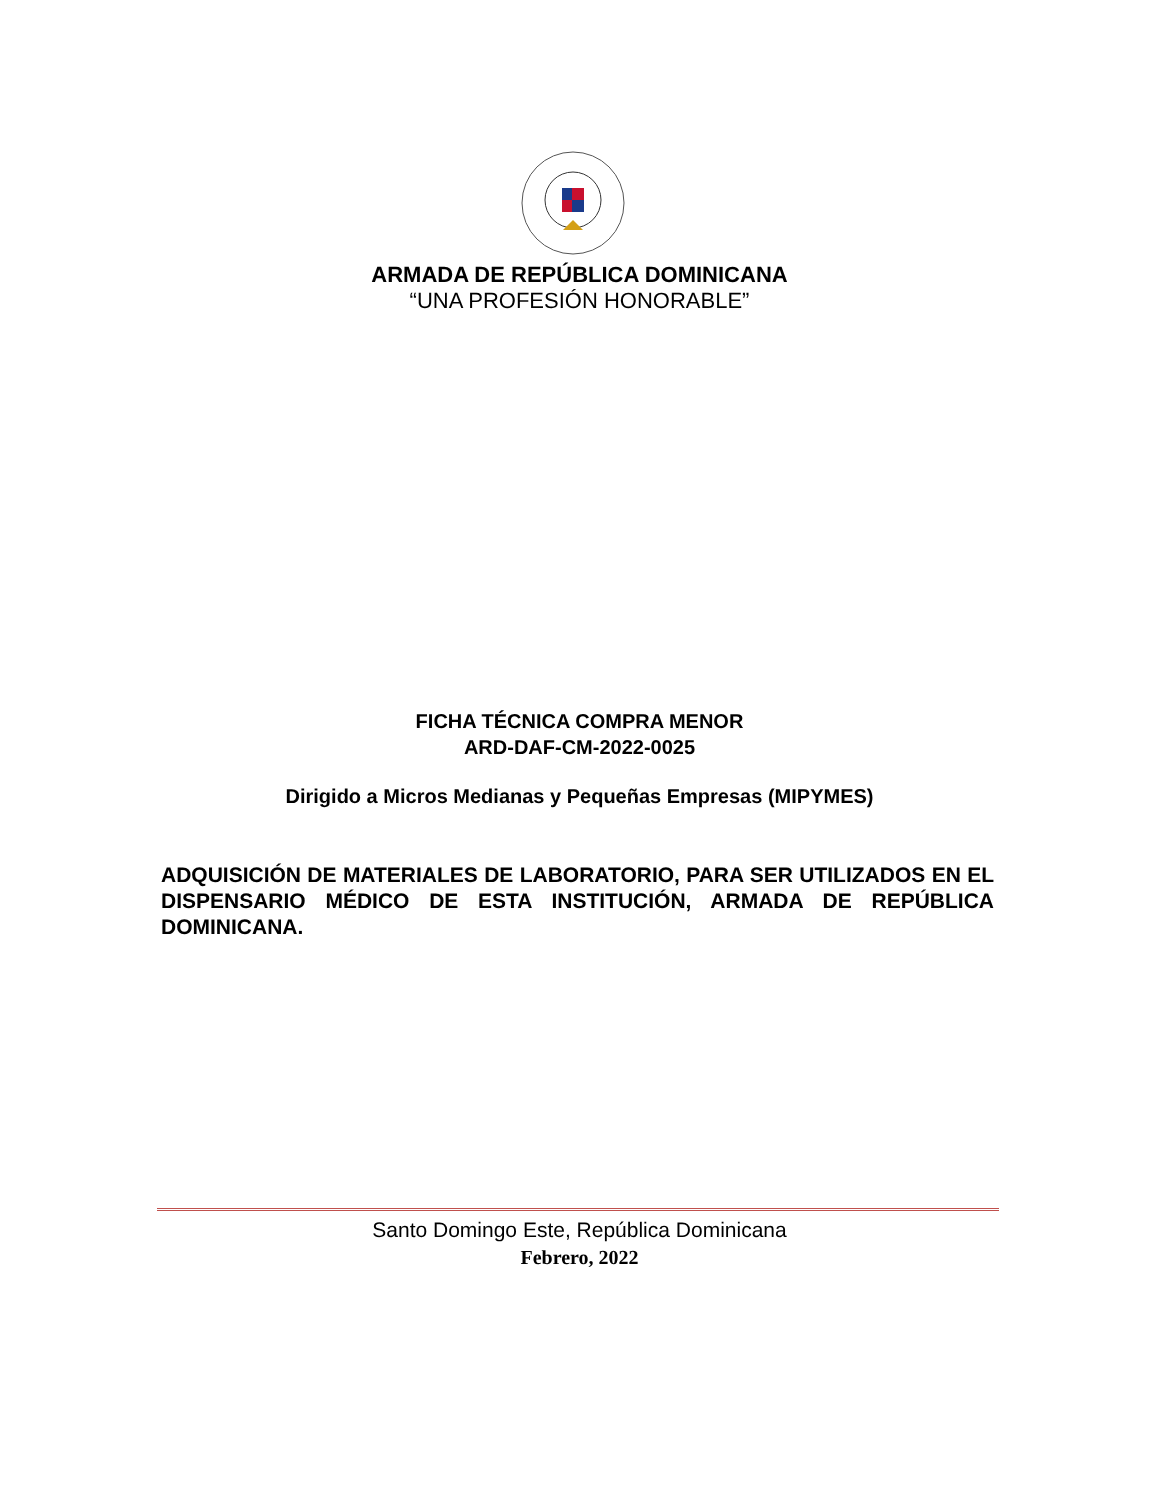ARMADA DE REPÚBLICA DOMINICANA
“UNA PROFESIÓN HONORABLE”
FICHA TÉCNICA COMPRA MENOR
ARD-DAF-CM-2022-0025
Dirigido a Micros Medianas y Pequeñas Empresas (MIPYMES)
ADQUISICIÓN DE MATERIALES DE LABORATORIO, PARA SER UTILIZADOS EN EL DISPENSARIO MÉDICO DE ESTA INSTITUCIÓN, ARMADA DE REPÚBLICA DOMINICANA.
Santo Domingo Este, República Dominicana
Febrero, 2022